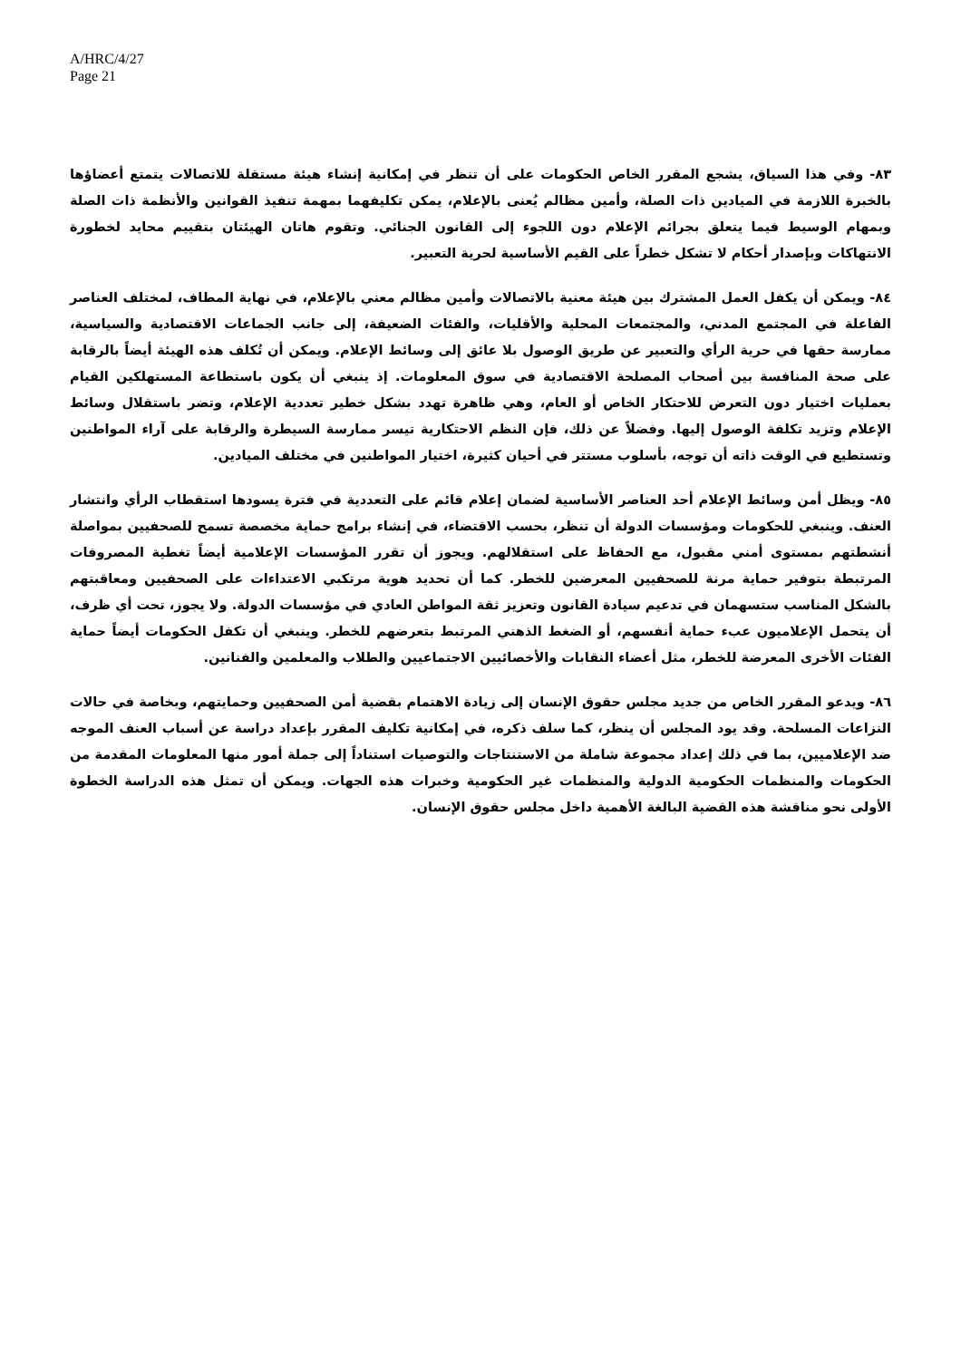A/HRC/4/27
Page 21
٨٣- وفي هذا السياق، يشجع المقرر الخاص الحكومات على أن تنظر في إمكانية إنشاء هيئة مستقلة للاتصالات يتمتع أعضاؤها بالخبرة اللازمة في الميادين ذات الصلة، وأمين مظالم يُعنى بالإعلام، يمكن تكليفهما بمهمة تنفيذ القوانين والأنظمة ذات الصلة وبمهام الوسيط فيما يتعلق بجرائم الإعلام دون اللجوء إلى القانون الجنائي. وتقوم هاتان الهيئتان بتقييم محايد لخطورة الانتهاكات وبإصدار أحكام لا تشكل خطراً على القيم الأساسية لحرية التعبير.
٨٤- ويمكن أن يكفل العمل المشترك بين هيئة معنية بالاتصالات وأمين مظالم معني بالإعلام، في نهاية المطاف، لمختلف العناصر الفاعلة في المجتمع المدني، والمجتمعات المحلية والأقليات، والفئات الضعيفة، إلى جانب الجماعات الاقتصادية والسياسية، ممارسة حقها في حرية الرأي والتعبير عن طريق الوصول بلا عائق إلى وسائط الإعلام. ويمكن أن تُكلف هذه الهيئة أيضاً بالرقابة على صحة المنافسة بين أصحاب المصلحة الاقتصادية في سوق المعلومات. إذ ينبغي أن يكون باستطاعة المستهلكين القيام بعمليات اختيار دون التعرض للاحتكار الخاص أو العام، وهي ظاهرة تهدد بشكل خطير تعددية الإعلام، وتضر باستقلال وسائط الإعلام وتزيد تكلفة الوصول إليها. وفضلاً عن ذلك، فإن النظم الاحتكارية تيسر ممارسة السيطرة والرقابة على آراء المواطنين وتستطيع في الوقت ذاته أن توجه، بأسلوب مستتر في أحيان كثيرة، اختيار المواطنين في مختلف الميادين.
٨٥- ويظل أمن وسائط الإعلام أحد العناصر الأساسية لضمان إعلام قائم على التعددية في فترة يسودها استقطاب الرأي وانتشار العنف. وينبغي للحكومات ومؤسسات الدولة أن تنظر، بحسب الاقتضاء، في إنشاء برامج حماية مخصصة تسمح للصحفيين بمواصلة أنشطتهم بمستوى أمني مقبول، مع الحفاظ على استقلالهم. ويجوز أن تقرر المؤسسات الإعلامية أيضاً تغطية المصروفات المرتبطة بتوفير حماية مرنة للصحفيين المعرضين للخطر. كما أن تحديد هوية مرتكبي الاعتداءات على الصحفيين ومعاقبتهم بالشكل المناسب ستسهمان في تدعيم سيادة القانون وتعزيز ثقة المواطن العادي في مؤسسات الدولة. ولا يجوز، تحت أي ظرف، أن يتحمل الإعلاميون عبء حماية أنفسهم، أو الضغط الذهني المرتبط بتعرضهم للخطر. وينبغي أن تكفل الحكومات أيضاً حماية الفئات الأخرى المعرضة للخطر، مثل أعضاء النقابات والأخصائيين الاجتماعيين والطلاب والمعلمين والفنانين.
٨٦- ويدعو المقرر الخاص من جديد مجلس حقوق الإنسان إلى زيادة الاهتمام بقضية أمن الصحفيين وحمايتهم، وبخاصة في حالات النزاعات المسلحة. وقد يود المجلس أن ينظر، كما سلف ذكره، في إمكانية تكليف المقرر بإعداد دراسة عن أسباب العنف الموجه ضد الإعلاميين، بما في ذلك إعداد مجموعة شاملة من الاستنتاجات والتوصيات استناداً إلى جملة أمور منها المعلومات المقدمة من الحكومات والمنظمات الحكومية الدولية والمنظمات غير الحكومية وخبرات هذه الجهات. ويمكن أن تمثل هذه الدراسة الخطوة الأولى نحو مناقشة هذه القضية البالغة الأهمية داخل مجلس حقوق الإنسان.